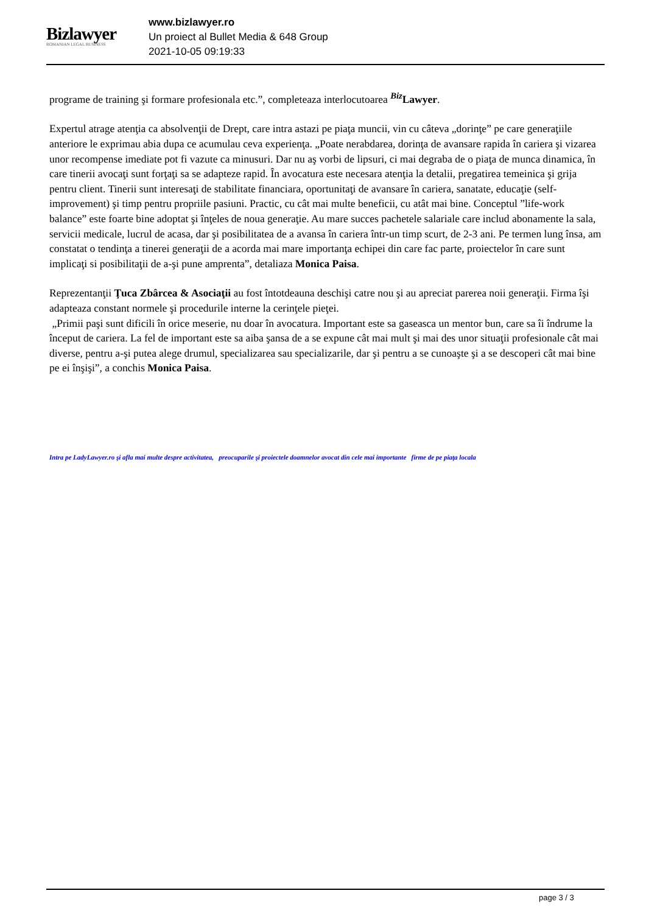Bizlawyer
ROMANIAN LEGAL BUSINESS
www.bizlawyer.ro
Un proiect al Bullet Media & 648 Group
2021-10-05 09:19:33
programe de training şi formare profesionala etc.”, completeaza interlocutoarea <sup>Biz</sup> Lawyer.
Expertul atrage atenţia ca absolvenţii de Drept, care intra astazi pe piaţa muncii, vin cu câteva „dorinţe” pe care generaţiile anteriore le exprimau abia dupa ce acumulau ceva experienţa. „Poate nerabdarea, dorinţa de avansare rapida în cariera şi vizarea unor recompense imediate pot fi vazute ca minusuri. Dar nu aş vorbi de lipsuri, ci mai degraba de o piaţa de munca dinamica, în care tinerii avocaţi sunt forţaţi sa se adapteze rapid. În avocatura este necesara atenţia la detalii, pregatirea temeinica şi grija pentru client. Tinerii sunt interesaţi de stabilitate financiara, oportunitaţi de avansare în cariera, sanatate, educaţie (self-improvement) şi timp pentru propriile pasiuni. Practic, cu cât mai multe beneficii, cu atât mai bine. Conceptul ”life-work balance” este foarte bine adoptat şi înţeles de noua generaţie. Au mare succes pachetele salariale care includ abonamente la sala, servicii medicale, lucrul de acasa, dar şi posibilitatea de a avansa în cariera într-un timp scurt, de 2-3 ani. Pe termen lung însa, am constatat o tendinţa a tinerei generaţii de a acorda mai mare importanţa echipei din care fac parte, proiectelor în care sunt implicaţi si posibilitaţii de a-şi pune amprenta”, detaliaza Monica Paisa.
Reprezentanţii Ţuca Zbârcea & Asociaţii au fost întotdeauna deschişi catre nou şi au apreciat parerea noii generaţii. Firma îşi adapteaza constant normele şi procedurile interne la cerinţele pieţei.
„Primii paşi sunt dificili în orice meserie, nu doar în avocatura. Important este sa gaseasca un mentor bun, care sa îi îndrume la început de cariera. La fel de important este sa aiba şansa de a se expune cât mai mult şi mai des unor situaţii profesionale cât mai diverse, pentru a-şi putea alege drumul, specializarea sau specializarile, dar şi pentru a se cunoaşte şi a se descoperi cât mai bine pe ei înşişi”, a conchis Monica Paisa.
Intra pe LadyLawyer.ro şi afla mai multe despre activitatea, preocuparile şi proiectele doamnelor avocat din cele mai importante firme de pe piaţa locala
page 3 / 3